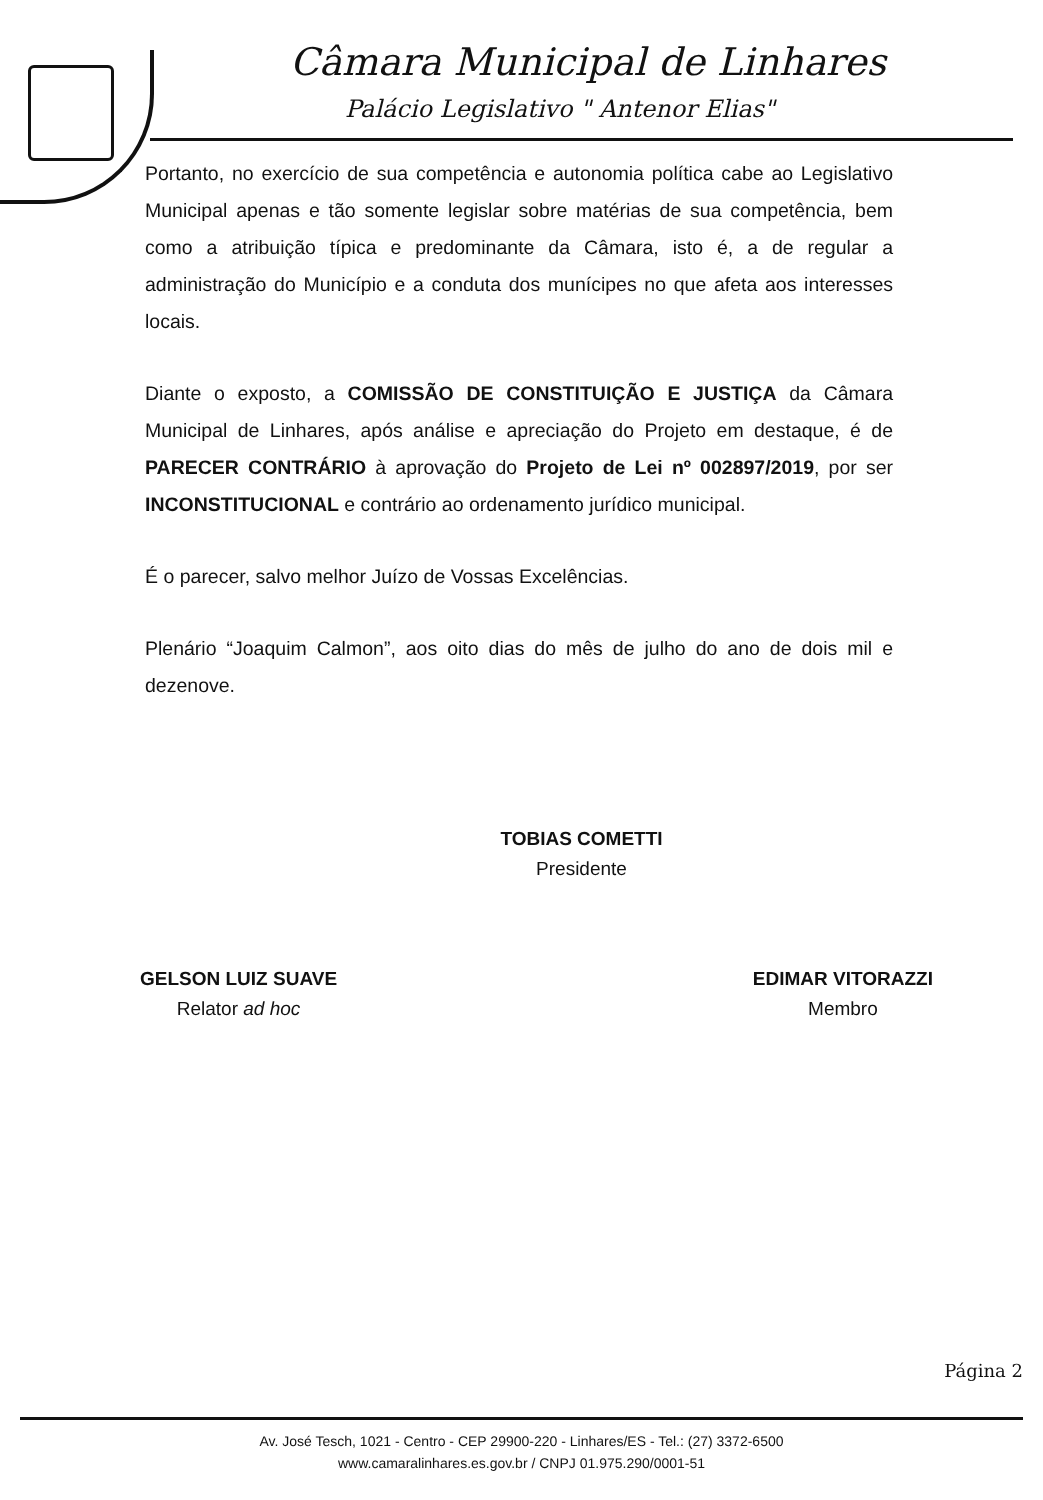Câmara Municipal de Linhares
Palácio Legislativo " Antenor Elias"
Portanto, no exercício de sua competência e autonomia política cabe ao Legislativo Municipal apenas e tão somente legislar sobre matérias de sua competência, bem como a atribuição típica e predominante da Câmara, isto é, a de regular a administração do Município e a conduta dos munícipes no que afeta aos interesses locais.
Diante o exposto, a COMISSÃO DE CONSTITUIÇÃO E JUSTIÇA da Câmara Municipal de Linhares, após análise e apreciação do Projeto em destaque, é de PARECER CONTRÁRIO à aprovação do Projeto de Lei nº 002897/2019, por ser INCONSTITUCIONAL e contrário ao ordenamento jurídico municipal.
É o parecer, salvo melhor Juízo de Vossas Excelências.
Plenário “Joaquim Calmon”, aos oito dias do mês de julho do ano de dois mil e dezenove.
TOBIAS COMETTI
Presidente
GELSON LUIZ SUAVE
Relator ad hoc
EDIMAR VITORAZZI
Membro
Página 2
Av. José Tesch, 1021 - Centro - CEP 29900-220 - Linhares/ES - Tel.: (27) 3372-6500
www.camaralinhares.es.gov.br / CNPJ 01.975.290/0001-51